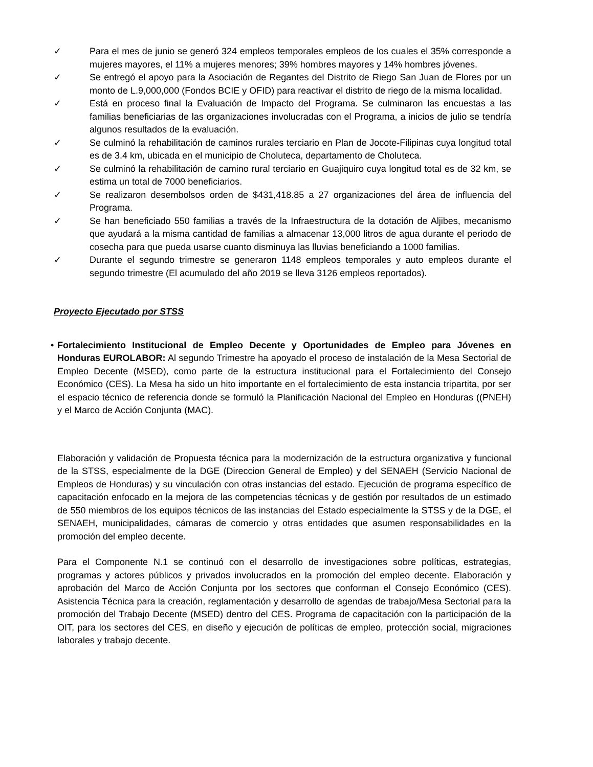✓ Para el mes de junio se generó 324 empleos temporales empleos de los cuales el 35% corresponde a mujeres mayores, el 11% a mujeres menores; 39% hombres mayores y 14% hombres jóvenes.
✓ Se entregó el apoyo para la Asociación de Regantes del Distrito de Riego San Juan de Flores por un monto de L.9,000,000 (Fondos BCIE y OFID) para reactivar el distrito de riego de la misma localidad.
✓ Está en proceso final la Evaluación de Impacto del Programa. Se culminaron las encuestas a las familias beneficiarias de las organizaciones involucradas con el Programa, a inicios de julio se tendría algunos resultados de la evaluación.
✓ Se culminó la rehabilitación de caminos rurales terciario en Plan de Jocote-Filipinas cuya longitud total es de 3.4 km, ubicada en el municipio de Choluteca, departamento de Choluteca.
✓ Se culminó la rehabilitación de camino rural terciario en Guajiquiro cuya longitud total es de 32 km, se estima un total de 7000 beneficiarios.
✓ Se realizaron desembolsos orden de $431,418.85 a 27 organizaciones del área de influencia del Programa.
✓ Se han beneficiado 550 familias a través de la Infraestructura de la dotación de Aljibes, mecanismo que ayudará a la misma cantidad de familias a almacenar 13,000 litros de agua durante el periodo de cosecha para que pueda usarse cuanto disminuya las lluvias beneficiando a 1000 familias.
✓ Durante el segundo trimestre se generaron 1148 empleos temporales y auto empleos durante el segundo trimestre (El acumulado del año 2019 se lleva 3126 empleos reportados).
Proyecto Ejecutado por STSS
• Fortalecimiento Institucional de Empleo Decente y Oportunidades de Empleo para Jóvenes en Honduras EUROLABOR: Al segundo Trimestre ha apoyado el proceso de instalación de la Mesa Sectorial de Empleo Decente (MSED), como parte de la estructura institucional para el Fortalecimiento del Consejo Económico (CES). La Mesa ha sido un hito importante en el fortalecimiento de esta instancia tripartita, por ser el espacio técnico de referencia donde se formuló la Planificación Nacional del Empleo en Honduras ((PNEH) y el Marco de Acción Conjunta (MAC).
Elaboración y validación de Propuesta técnica para la modernización de la estructura organizativa y funcional de la STSS, especialmente de la DGE (Direccion General de Empleo) y del SENAEH (Servicio Nacional de Empleos de Honduras) y su vinculación con otras instancias del estado. Ejecución de programa específico de capacitación enfocado en la mejora de las competencias técnicas y de gestión por resultados de un estimado de 550 miembros de los equipos técnicos de las instancias del Estado especialmente la STSS y de la DGE, el SENAEH, municipalidades, cámaras de comercio y otras entidades que asumen responsabilidades en la promoción del empleo decente.
Para el Componente N.1 se continuó con el desarrollo de investigaciones sobre políticas, estrategias, programas y actores públicos y privados involucrados en la promoción del empleo decente. Elaboración y aprobación del Marco de Acción Conjunta por los sectores que conforman el Consejo Económico (CES). Asistencia Técnica para la creación, reglamentación y desarrollo de agendas de trabajo/Mesa Sectorial para la promoción del Trabajo Decente (MSED) dentro del CES. Programa de capacitación con la participación de la OIT, para los sectores del CES, en diseño y ejecución de políticas de empleo, protección social, migraciones laborales y trabajo decente.